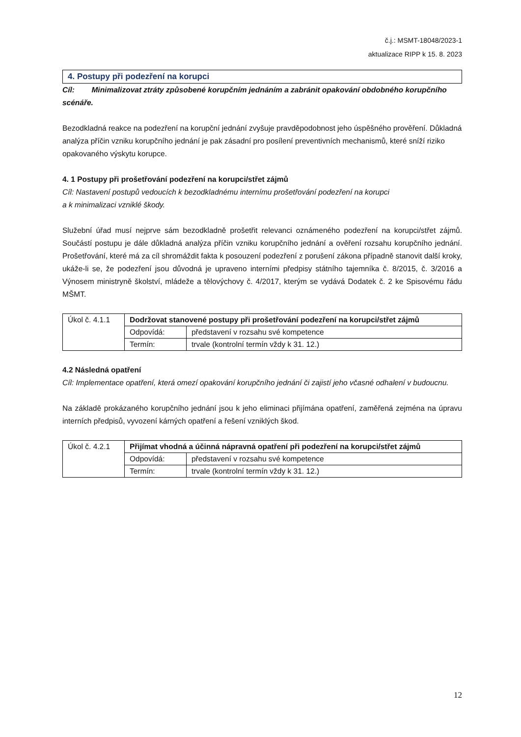č.j.: MSMT-18048/2023-1
aktualizace RIPP k 15. 8. 2023
4. Postupy při podezření na korupci
Cíl: Minimalizovat ztráty způsobené korupčním jednáním a zabránit opakování obdobného korupčního scénáře.
Bezodkladná reakce na podezření na korupční jednání zvyšuje pravděpodobnost jeho úspěšného prověření. Důkladná analýza příčin vzniku korupčního jednání je pak zásadní pro posílení preventivních mechanismů, které sníží riziko opakovaného výskytu korupce.
4. 1 Postupy při prošetřování podezření na korupci/střet zájmů
Cíl: Nastavení postupů vedoucích k bezodkladnému internímu prošetřování podezření na korupci
a k minimalizaci vzniklé škody.
Služební úřad musí nejprve sám bezodkladně prošetřit relevanci oznámeného podezření na korupci/střet zájmů. Součástí postupu je dále důkladná analýza příčin vzniku korupčního jednání a ověření rozsahu korupčního jednání. Prošetřování, které má za cíl shromáždit fakta k posouzení podezření z porušení zákona případně stanovit další kroky, ukáže-li se, že podezření jsou důvodná je upraveno interními předpisy státního tajemníka č. 8/2015, č. 3/2016 a Výnosem ministryně školství, mládeže a tělovýchovy č. 4/2017, kterým se vydává Dodatek č. 2 ke Spisovému řádu MŠMT.
| Úkol č. 4.1.1 | Dodržovat stanovené postupy při prošetřování podezření na korupci/střet zájmů | |
| | Odpovídá: | představení v rozsahu své kompetence |
| | Termín: | trvale (kontrolní termín vždy k 31. 12.) |
4.2 Následná opatření
Cíl: Implementace opatření, která omezí opakování korupčního jednání či zajistí jeho včasné odhalení v budoucnu.
Na základě prokázaného korupčního jednání jsou k jeho eliminaci přijímána opatření, zaměřená zejména na úpravu interních předpisů, vyvození kárných opatření a řešení vzniklých škod.
| Úkol č. 4.2.1 | Přijímat vhodná a účinná nápravná opatření při podezření na korupci/střet zájmů | |
| | Odpovídá: | představení v rozsahu své kompetence |
| | Termín: | trvale (kontrolní termín vždy k 31. 12.) |
12